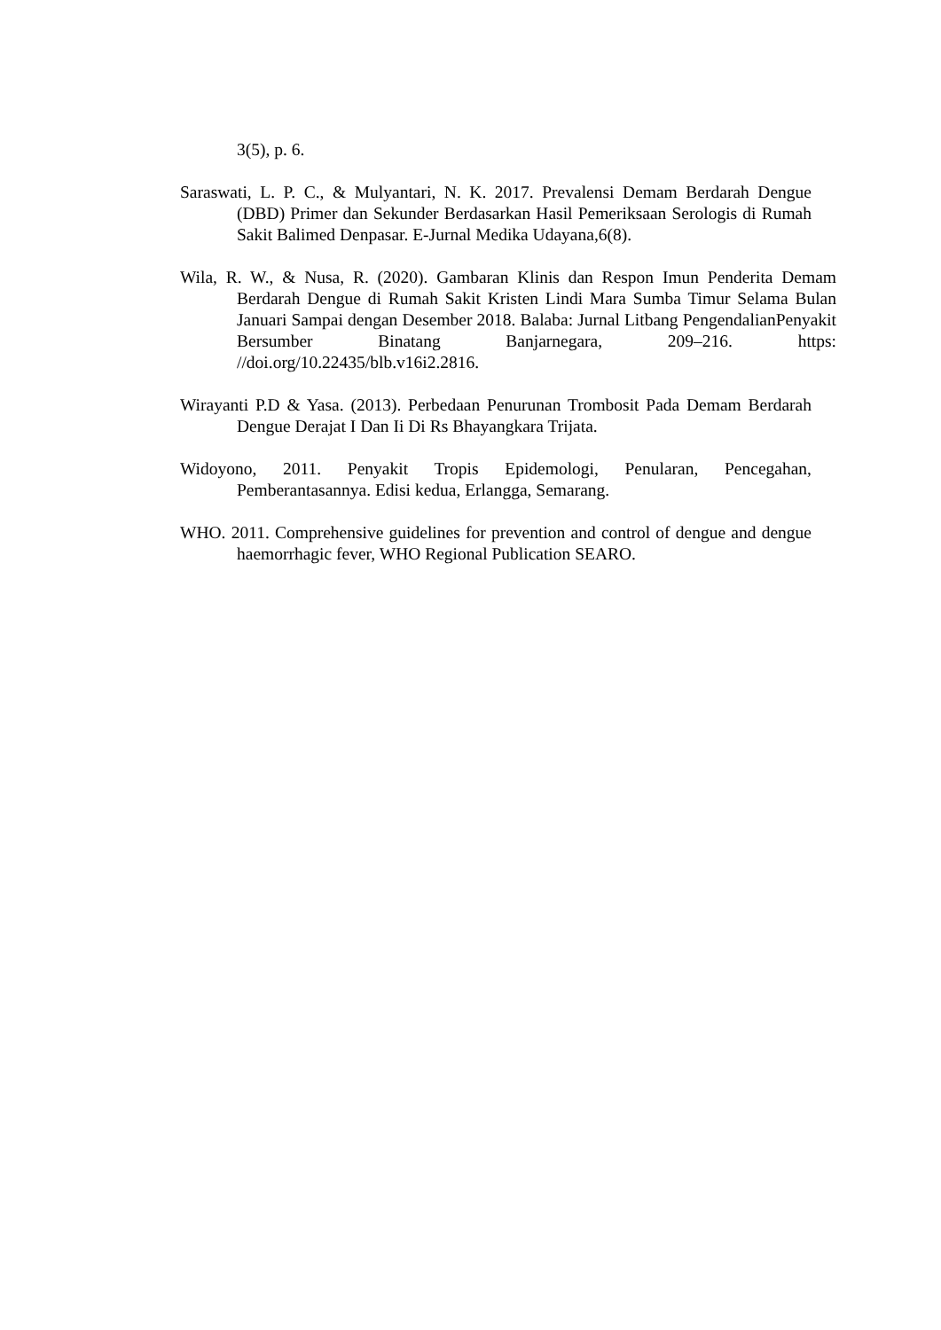3(5), p. 6.
Saraswati, L. P. C., & Mulyantari, N. K. 2017. Prevalensi Demam Berdarah Dengue (DBD) Primer dan Sekunder Berdasarkan Hasil Pemeriksaan Serologis di Rumah Sakit Balimed Denpasar. E-Jurnal Medika Udayana,6(8).
Wila, R. W., & Nusa, R. (2020). Gambaran Klinis dan Respon Imun Penderita Demam Berdarah Dengue di Rumah Sakit Kristen Lindi Mara Sumba Timur Selama Bulan Januari Sampai dengan Desember 2018. Balaba: Jurnal Litbang PengendalianPenyakit Bersumber Binatang Banjarnegara, 209–216. https: //doi.org/10.22435/blb.v16i2.2816.
Wirayanti P.D & Yasa. (2013). Perbedaan Penurunan Trombosit Pada Demam Berdarah Dengue Derajat I Dan Ii Di Rs Bhayangkara Trijata.
Widoyono, 2011. Penyakit Tropis Epidemologi, Penularan, Pencegahan, Pemberantasannya. Edisi kedua, Erlangga, Semarang.
WHO. 2011. Comprehensive guidelines for prevention and control of dengue and dengue haemorrhagic fever, WHO Regional Publication SEARO.